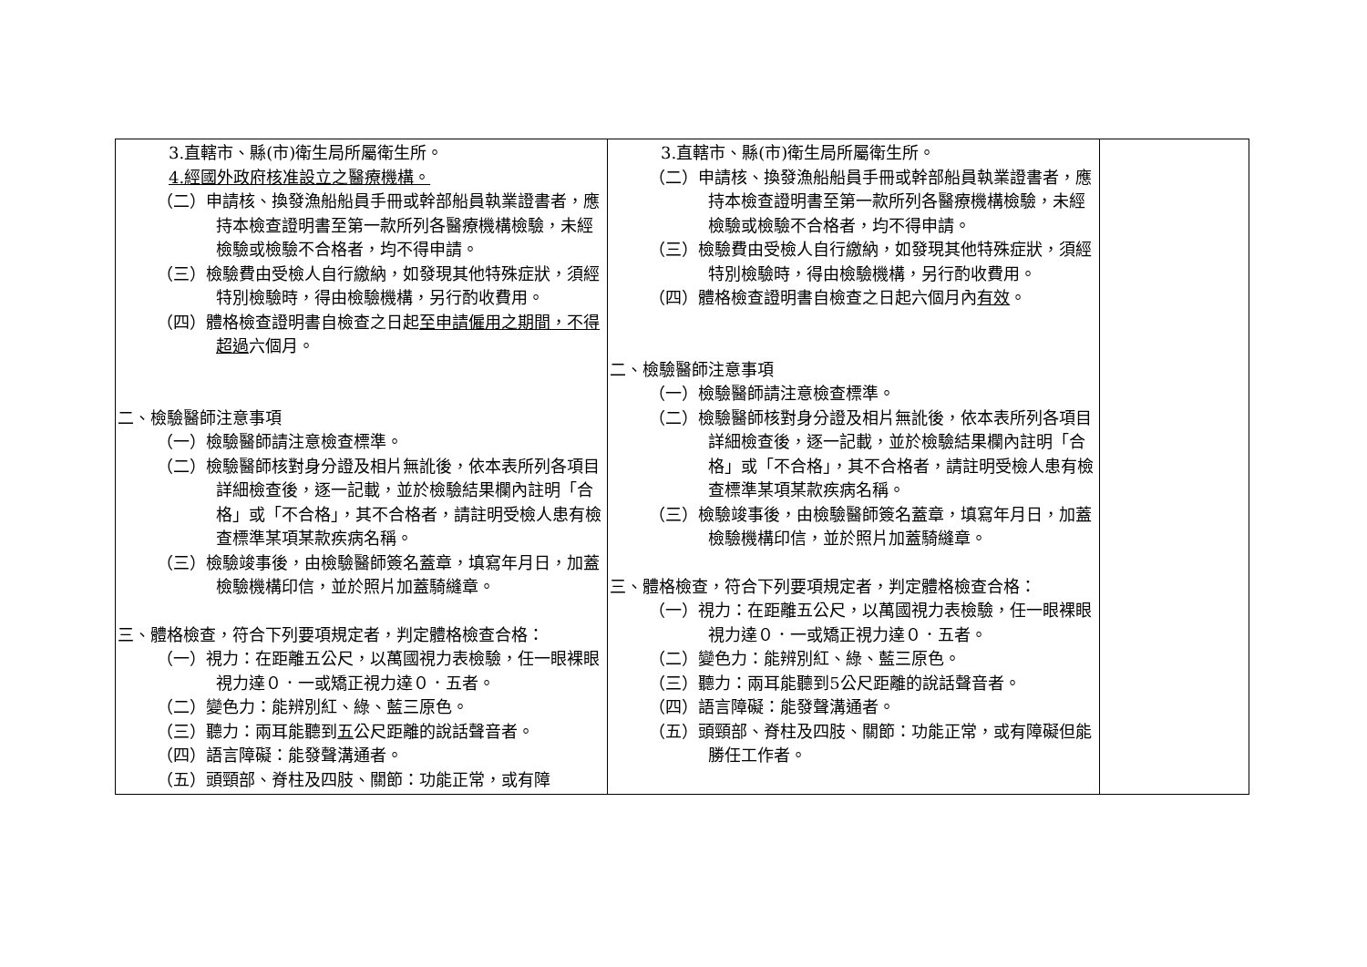| 3.直轄市、縣(市)衛生局所屬衛生所。 4.經國外政府核准設立之醫療機構。 （二）申請核、換發漁船船員手冊或幹部船員執業證書者，應持本檢查證明書至第一款所列各醫療機構檢驗，未經檢驗或檢驗不合格者，均不得申請。 （三）檢驗費由受檢人自行繳納，如發現其他特殊症狀，須經特別檢驗時，得由檢驗機構，另行酌收費用。 （四）體格檢查證明書自檢查之日起 至申請僱用之期間，不得超過 六個月。 二、檢驗醫師注意事項 （一）檢驗醫師請注意檢查標準。 （二）檢驗醫師核對身分證及相片無訛後，依本表所列各項目詳細檢查後，逐一記載，並於檢驗結果欄內註明「合格」或「不合格」，其不合格者，請註明受檢人患有檢查標準某項某款疾病名稱。 （三）檢驗竣事後，由檢驗醫師簽名蓋章，填寫年月日，加蓋檢驗機構印信，並於照片加蓋騎縫章。 三、體格檢查，符合下列要項規定者，判定體格檢查合格： （一）視力：在距離五公尺，以萬國視力表檢驗，任一眼裸眼視力達０．一或矯正視力達０．五者。 （二）變色力：能辨別紅、綠、藍三原色。 （三）聽力：兩耳能聽到 五 公尺距離的說話聲音者。 （四）語言障礙：能發聲溝通者。 （五）頭頸部、脊柱及四肢、關節：功能正常，或有障 | 3.直轄市、縣(市)衛生局所屬衛生所。 （二）申請核、換發漁船船員手冊或幹部船員執業證書者，應持本檢查證明書至第一款所列各醫療機構檢驗，未經檢驗或檢驗不合格者，均不得申請。 （三）檢驗費由受檢人自行繳納，如發現其他特殊症狀，須經特別檢驗時，得由檢驗機構，另行酌收費用。 （四）體格檢查證明書自檢查之日起六個月內 有效 。 二、檢驗醫師注意事項 （一）檢驗醫師請注意檢查標準。 （二）檢驗醫師核對身分證及相片無訛後，依本表所列各項目詳細檢查後，逐一記載，並於檢驗結果欄內註明「合格」或「不合格」，其不合格者，請註明受檢人患有檢查標準某項某款疾病名稱。 （三）檢驗竣事後，由檢驗醫師簽名蓋章，填寫年月日，加蓋檢驗機構印信，並於照片加蓋騎縫章。 三、體格檢查，符合下列要項規定者，判定體格檢查合格： （一）視力：在距離五公尺，以萬國視力表檢驗，任一眼裸眼視力達０．一或矯正視力達０．五者。 （二）變色力：能辨別紅、綠、藍三原色。 （三）聽力：兩耳能聽到5公尺距離的說話聲音者。 （四）語言障礙：能發聲溝通者。 （五）頭頸部、脊柱及四肢、關節：功能正常，或有障礙但能勝任工作者。 | |